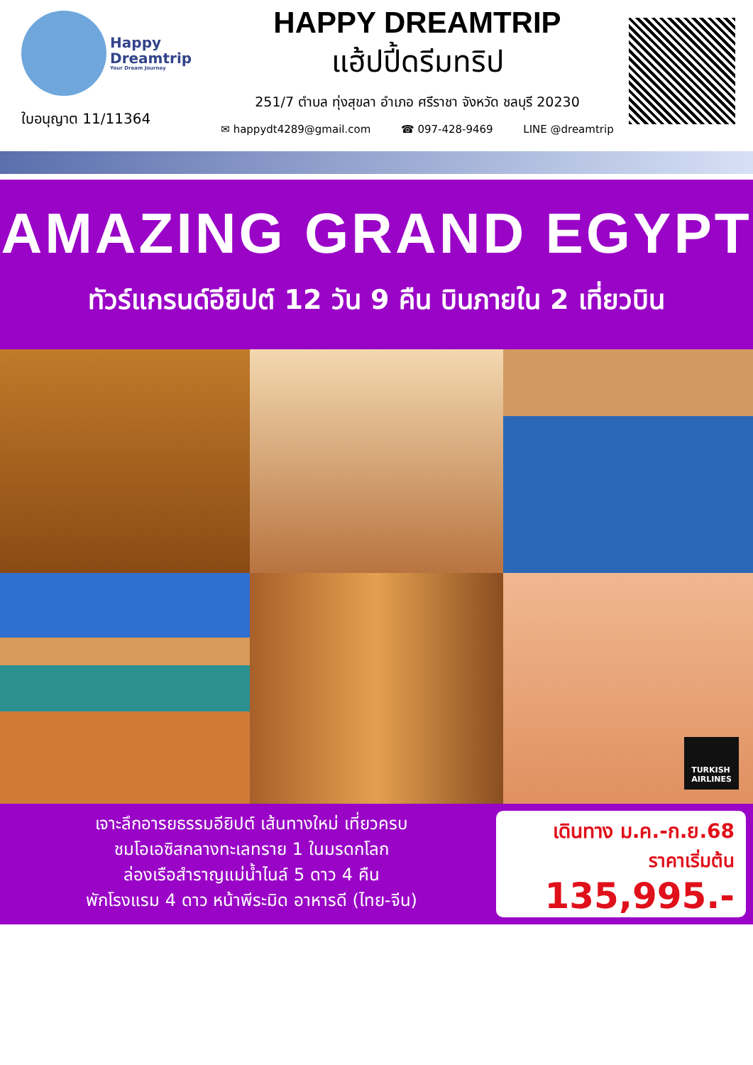Happy
Dreamtrip Your Dream Journey
ใบอนุญาต 11/11364
HAPPY DREAMTRIP
แฮ้ปปี้ดรีมทริป
251/7 ตำบล ทุ่งสุขลา อำเภอ ศรีราชา จังหวัด ชลบุรี 20230
✉ happydt4289@gmail.com ☎ 097-428-9469 LINE @dreamtrip
AMAZING GRAND EGYPT
ทัวร์แกรนด์อียิปต์ 12 วัน 9 คืน บินภายใน 2 เที่ยวบิน
TURKISH
AIRLINES
เจาะลึกอารยธรรมอียิปต์ เส้นทางใหม่ เที่ยวครบ
ชมโอเอซิสกลางทะเลทราย 1 ในมรดกโลก
ล่องเรือสำราญแม่น้ำไนล์ 5 ดาว 4 คืน
พักโรงแรม 4 ดาว หน้าพีระมิด อาหารดี (ไทย-จีน)
เดินทาง ม.ค.-ก.ย.68
ราคาเริ่มต้น
135,995.-